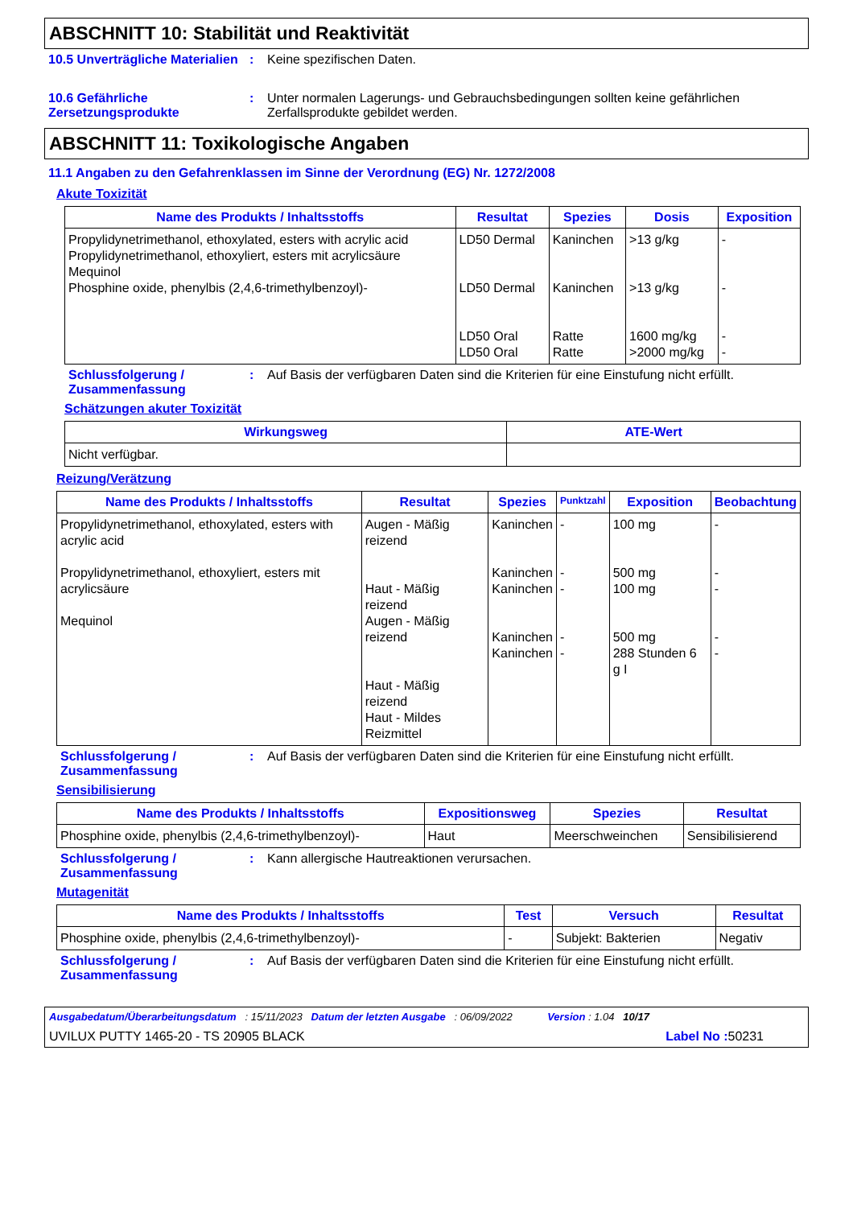ABSCHNITT 10: Stabilität und Reaktivität
10.5 Unverträgliche Materialien
: Keine spezifischen Daten.
10.6 Gefährliche Zersetzungsprodukte
: Unter normalen Lagerungs- und Gebrauchsbedingungen sollten keine gefährlichen Zerfallsprodukte gebildet werden.
ABSCHNITT 11: Toxikologische Angaben
11.1 Angaben zu den Gefahrenklassen im Sinne der Verordnung (EG) Nr. 1272/2008
Akute Toxizität
| Name des Produkts / Inhaltsstoffs | Resultat | Spezies | Dosis | Exposition |
| --- | --- | --- | --- | --- |
| Propylidynetrimethanol, ethoxylated, esters with acrylic acid Propylidynetrimethanol, ethoxyliert, esters mit acrylicsäure Mequinol Phosphine oxide, phenylbis (2,4,6-trimethylbenzoyl)- | LD50 Dermal LD50 Dermal LD50 Oral LD50 Oral | Kaninchen Kaninchen Ratte Ratte | >13 g/kg >13 g/kg 1600 mg/kg >2000 mg/kg | - - - - |
Schlussfolgerung / Zusammenfassung
: Auf Basis der verfügbaren Daten sind die Kriterien für eine Einstufung nicht erfüllt.
Schätzungen akuter Toxizität
| Wirkungsweg | ATE-Wert |
| --- | --- |
| Nicht verfügbar. | |
Reizung/Verätzung
| Name des Produkts / Inhaltsstoffs | Resultat | Spezies | Punktzahl | Exposition | Beobachtung |
| --- | --- | --- | --- | --- | --- |
| Propylidynetrimethanol, ethoxylated, esters with acrylic acid Propylidynetrimethanol, ethoxyliert, esters mit acrylicsäure Mequinol | Augen - Mäßig reizend Haut - Mäßig reizend Augen - Mäßig reizend Haut - Mäßig reizend Haut - Mildes Reizmittel | Kaninchen Kaninchen Kaninchen Kaninchen Kaninchen | - - - - - | 100 mg 500 mg 100 mg 500 mg 288 Stunden 6 g I | - - - - - |
Schlussfolgerung / Zusammenfassung
: Auf Basis der verfügbaren Daten sind die Kriterien für eine Einstufung nicht erfüllt.
Sensibilisierung
| Name des Produkts / Inhaltsstoffs | Expositionsweg | Spezies | Resultat |
| --- | --- | --- | --- |
| Phosphine oxide, phenylbis (2,4,6-trimethylbenzoyl)- | Haut | Meerschweinchen | Sensibilisierend |
Schlussfolgerung / Zusammenfassung
: Kann allergische Hautreaktionen verursachen.
Mutagenität
| Name des Produkts / Inhaltsstoffs | Test | Versuch | Resultat |
| --- | --- | --- | --- |
| Phosphine oxide, phenylbis (2,4,6-trimethylbenzoyl)- | - | Subjekt: Bakterien | Negativ |
Schlussfolgerung / Zusammenfassung
: Auf Basis der verfügbaren Daten sind die Kriterien für eine Einstufung nicht erfüllt.
Ausgabedatum/Überarbeitungsdatum : 15/11/2023 Datum der letzten Ausgabe : 06/09/2022 Version : 1.04 10/17
UVILUX PUTTY 1465-20 - TS 20905 BLACK Label No : 50231